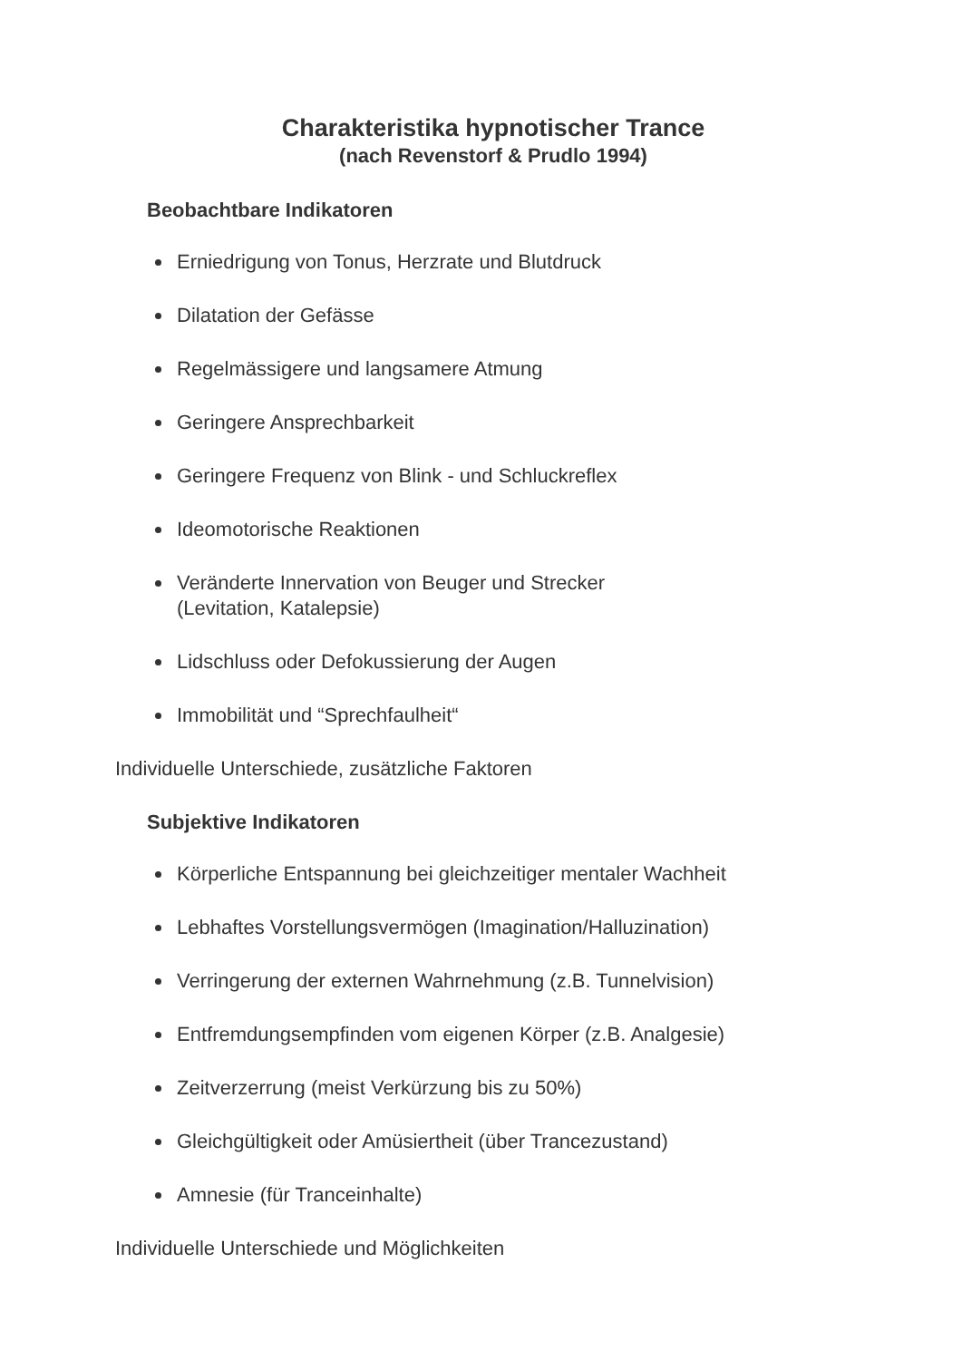Charakteristika hypnotischer Trance
(nach Revenstorf & Prudlo 1994)
Beobachtbare Indikatoren
Erniedrigung von Tonus, Herzrate und Blutdruck
Dilatation der Gefässe
Regelmässigere und langsamere Atmung
Geringere Ansprechbarkeit
Geringere Frequenz von Blink - und Schluckreflex
Ideomotorische Reaktionen
Veränderte Innervation von Beuger und Strecker
(Levitation, Katalepsie)
Lidschluss oder Defokussierung der Augen
Immobilität und “Sprechfaulheit“
Individuelle Unterschiede, zusätzliche Faktoren
Subjektive Indikatoren
Körperliche Entspannung bei gleichzeitiger mentaler Wachheit
Lebhaftes Vorstellungsvermögen (Imagination/Halluzination)
Verringerung der externen Wahrnehmung (z.B. Tunnelvision)
Entfremdungsempfinden vom eigenen Körper (z.B. Analgesie)
Zeitverzerrung (meist Verkürzung bis zu 50%)
Gleichgültigkeit oder Amüsiertheit (über Trancezustand)
Amnesie (für Tranceinhalte)
Individuelle Unterschiede und Möglichkeiten